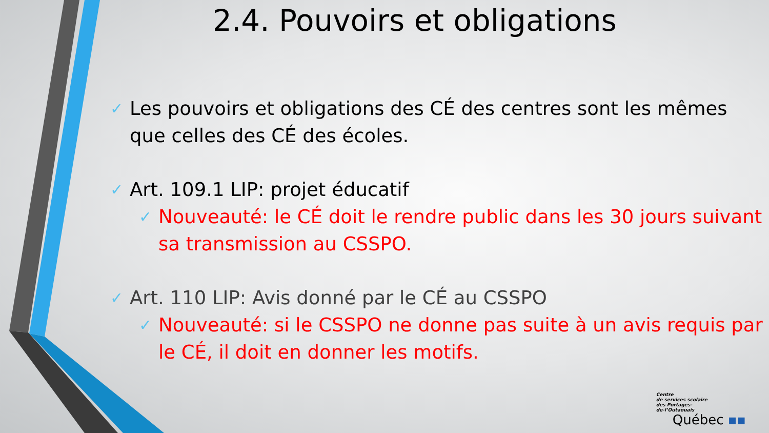2.4. Pouvoirs et obligations
✓ Les pouvoirs et obligations des CÉ des centres sont les mêmes que celles des CÉ des écoles.
✓ Art. 109.1 LIP: projet éducatif
✓ Nouveauté: le CÉ doit le rendre public dans les 30 jours suivant sa transmission au CSSPO.
✓ Art. 110 LIP: Avis donné par le CÉ au CSSPO
✓ Nouveauté: si le CSSPO ne donne pas suite à un avis requis par le CÉ, il doit en donner les motifs.
Centre
de services scolaire
des Portages-
de-l’Outaouais
Québec ▪▪